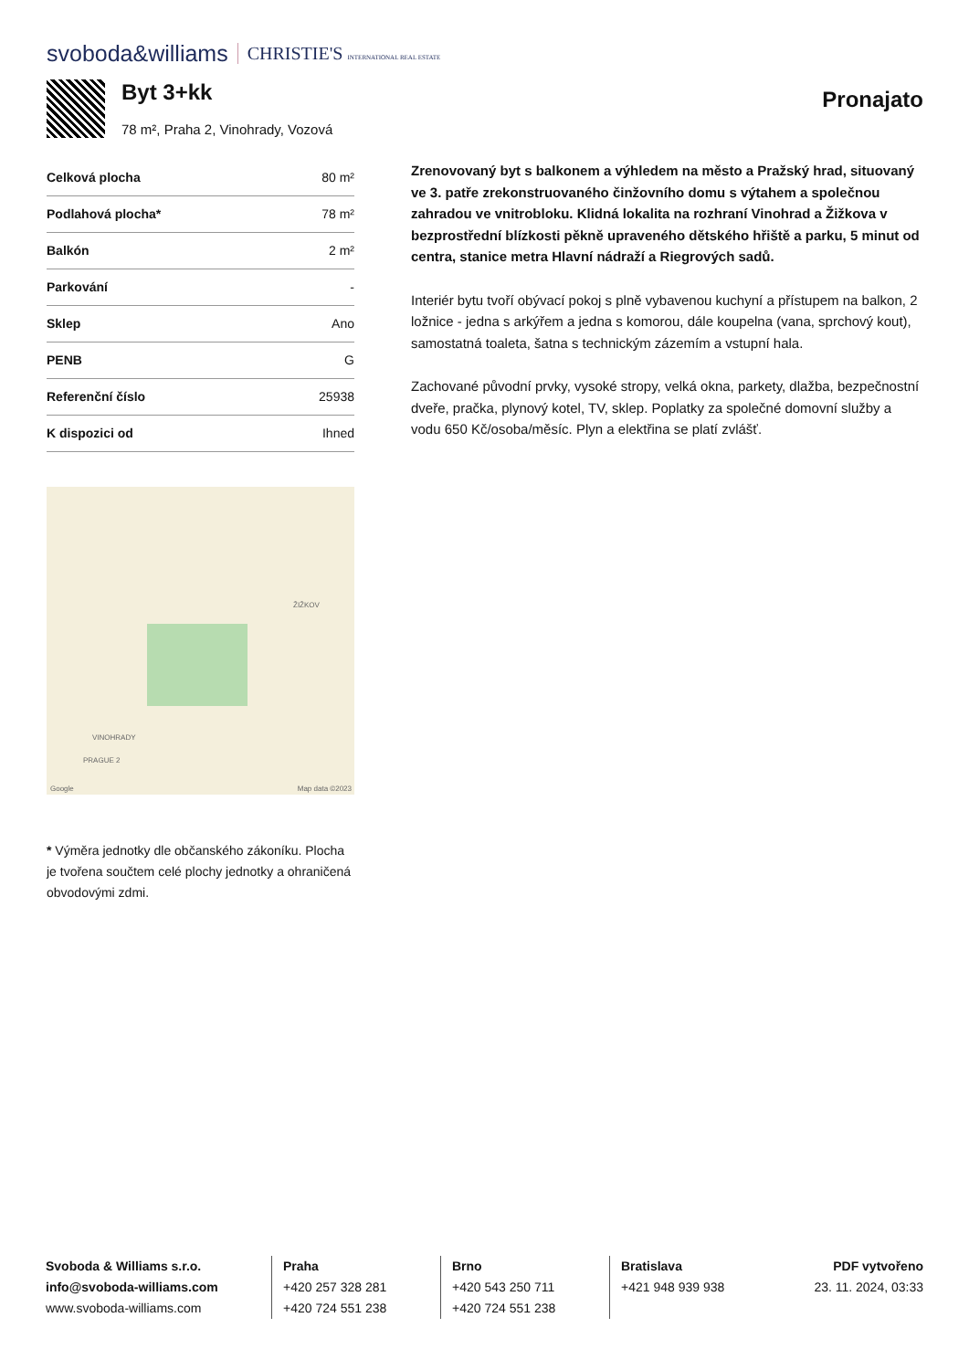svoboda&williams CHRISTIE'S INTERNATIONAL REAL ESTATE
Byt 3+kk
78 m², Praha 2, Vinohrady, Vozová
Pronajato
| Celková plocha | 80 m² |
| Podlahová plocha* | 78 m² |
| Balkón | 2 m² |
| Parkování | - |
| Sklep | Ano |
| PENB | G |
| Referenční číslo | 25938 |
| K dispozici od | Ihned |
ŽIŽKOV
VINOHRADY
PRAGUE 2
Google Map data ©2023
* Výměra jednotky dle občanského zákoníku. Plocha je tvořena součtem celé plochy jednotky a ohraničená obvodovými zdmi.
Zrenovovaný byt s balkonem a výhledem na město a Pražský hrad, situovaný ve 3. patře zrekonstruovaného činžovního domu s výtahem a společnou zahradou ve vnitrobloku. Klidná lokalita na rozhraní Vinohrad a Žižkova v bezprostřední blízkosti pěkně upraveného dětského hřiště a parku, 5 minut od centra, stanice metra Hlavní nádraží a Riegrových sadů.
Interiér bytu tvoří obývací pokoj s plně vybavenou kuchyní a přístupem na balkon, 2 ložnice - jedna s arkýřem a jedna s komorou, dále koupelna (vana, sprchový kout), samostatná toaleta, šatna s technickým zázemím a vstupní hala.
Zachované původní prvky, vysoké stropy, velká okna, parkety, dlažba, bezpečnostní dveře, pračka, plynový kotel, TV, sklep. Poplatky za společné domovní služby a vodu 650 Kč/osoba/měsíc. Plyn a elektřina se platí zvlášť.
Svoboda & Williams s.r.o.
info@svoboda-williams.com
www.svoboda-williams.com
Praha
+420 257 328 281
+420 724 551 238
Brno
+420 543 250 711
+420 724 551 238
Bratislava
+421 948 939 938
PDF vytvořeno
23. 11. 2024, 03:33